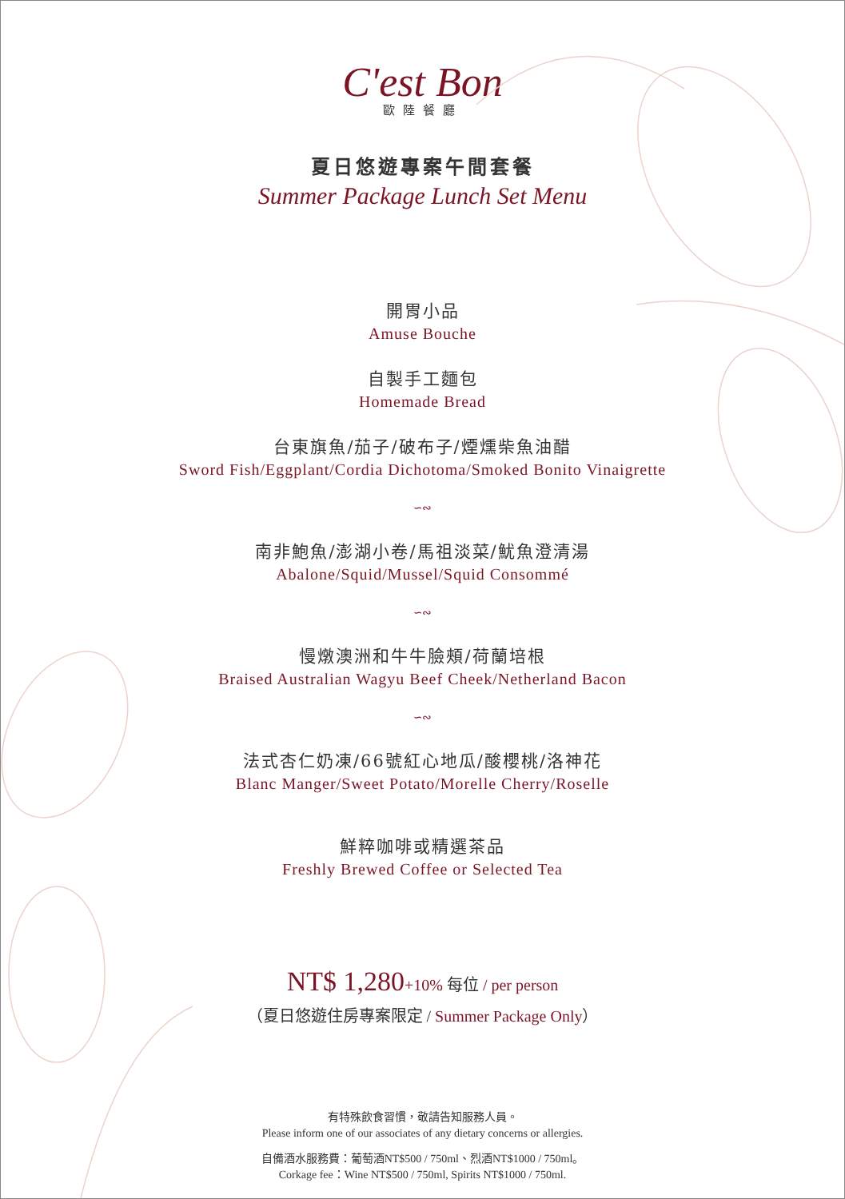C'est Bon
歐陸餐廳
夏日悠遊專案午間套餐
Summer Package Lunch Set Menu
開胃小品
Amuse Bouche
自製手工麵包
Homemade Bread
台東旗魚/茄子/破布子/煙燻柴魚油醋
Sword Fish/Eggplant/Cordia Dichotoma/Smoked Bonito Vinaigrette
∽∾
南非鮑魚/澎湖小卷/馬祖淡菜/魷魚澄清湯
Abalone/Squid/Mussel/Squid Consommé
∽∾
慢燉澳洲和牛牛臉頰/荷蘭培根
Braised Australian Wagyu Beef Cheek/Netherland Bacon
∽∾
法式杏仁奶凍/66號紅心地瓜/酸櫻桃/洛神花
Blanc Manger/Sweet Potato/Morelle Cherry/Roselle
鮮粹咖啡或精選茶品
Freshly Brewed Coffee or Selected Tea
NT$ 1,280+10% 每位 / per person
（夏日悠遊住房專案限定 / Summer Package Only）
有特殊飲食習慣，敬請告知服務人員。
Please inform one of our associates of any dietary concerns or allergies.
自備酒水服務費：葡萄酒NT$500 / 750ml、烈酒NT$1000 / 750ml。
Corkage fee：Wine NT$500 / 750ml, Spirits NT$1000 / 750ml.